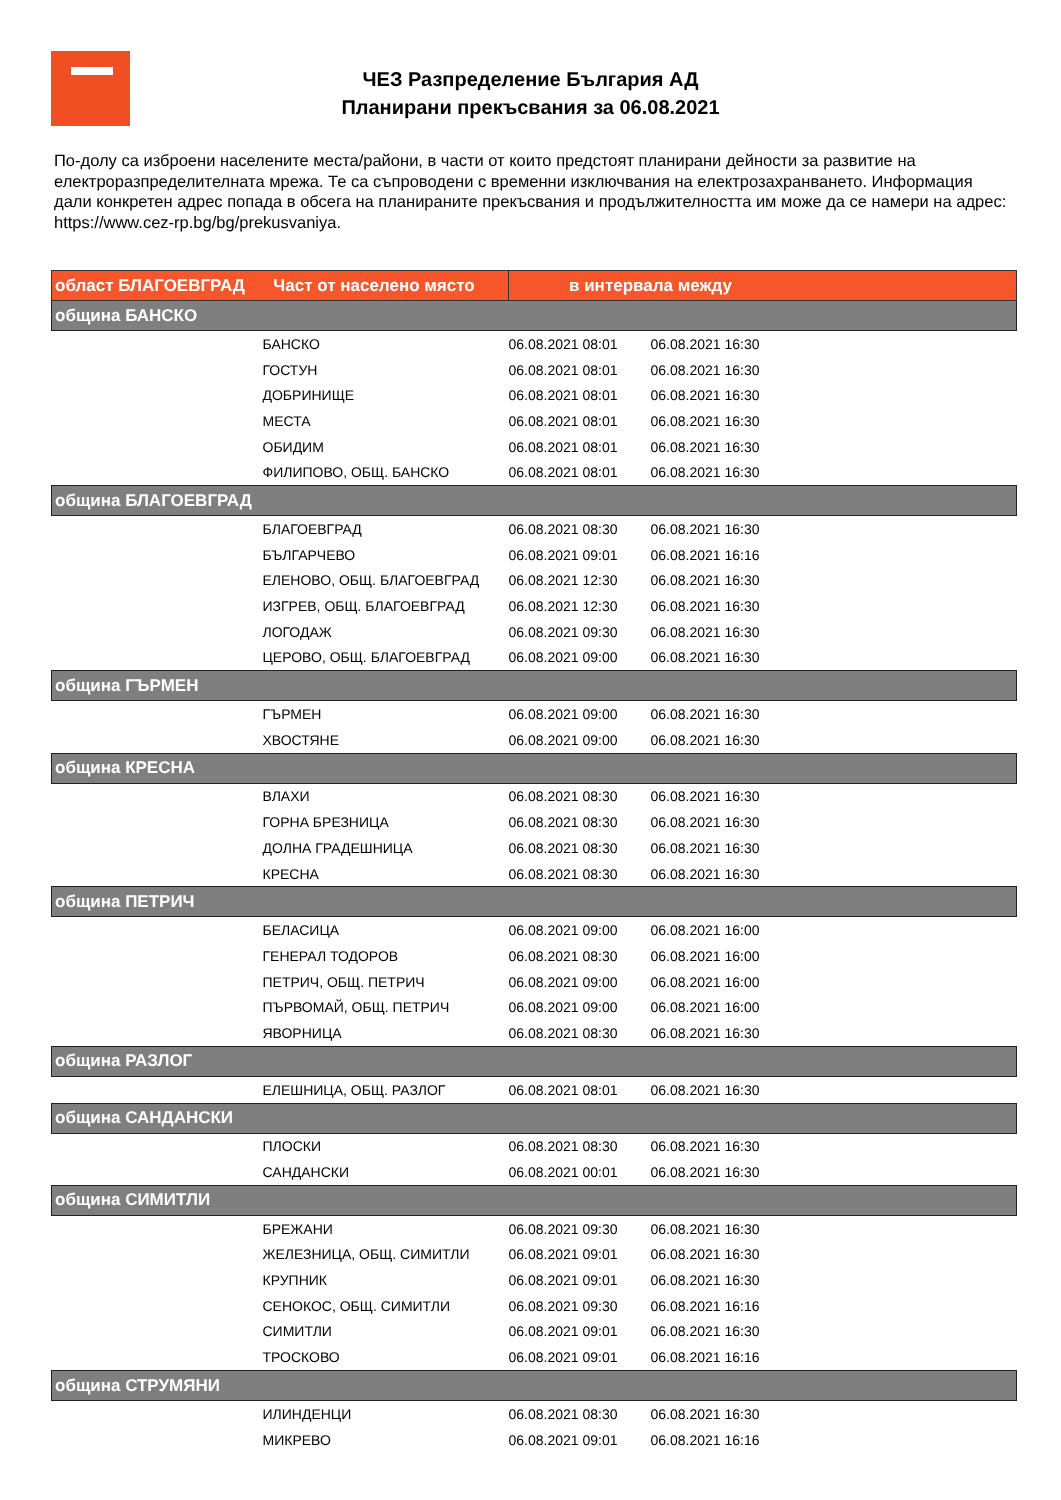ЧЕЗ Разпределение България АД
Планирани прекъсвания за 06.08.2021
По-долу са изброени населените места/райони, в части от които предстоят планирани дейности за развитие на електроразпределителната мрежа. Те са съпроводени с временни изключвания на електрозахранването. Информация дали конкретен адрес попада в обсега на планираните прекъсвания и продължителността им може да се намери на адрес: https://www.cez-rp.bg/bg/prekusvaniya.
| област БЛАГОЕВГРАД Част от населено място | в интервала между | |
| --- | --- | --- |
| община БАНСКО | | |
| БАНСКО | 06.08.2021 08:01 | 06.08.2021 16:30 |
| ГОСТУН | 06.08.2021 08:01 | 06.08.2021 16:30 |
| ДОБРИНИЩЕ | 06.08.2021 08:01 | 06.08.2021 16:30 |
| МЕСТА | 06.08.2021 08:01 | 06.08.2021 16:30 |
| ОБИДИМ | 06.08.2021 08:01 | 06.08.2021 16:30 |
| ФИЛИПОВО, ОБЩ. БАНСКО | 06.08.2021 08:01 | 06.08.2021 16:30 |
| община БЛАГОЕВГРАД | | |
| БЛАГОЕВГРАД | 06.08.2021 08:30 | 06.08.2021 16:30 |
| БЪЛГАРЧЕВО | 06.08.2021 09:01 | 06.08.2021 16:16 |
| ЕЛЕНОВО, ОБЩ. БЛАГОЕВГРАД | 06.08.2021 12:30 | 06.08.2021 16:30 |
| ИЗГРЕВ, ОБЩ. БЛАГОЕВГРАД | 06.08.2021 12:30 | 06.08.2021 16:30 |
| ЛОГОДАЖ | 06.08.2021 09:30 | 06.08.2021 16:30 |
| ЦЕРОВО, ОБЩ. БЛАГОЕВГРАД | 06.08.2021 09:00 | 06.08.2021 16:30 |
| община ГЪРМЕН | | |
| ГЪРМЕН | 06.08.2021 09:00 | 06.08.2021 16:30 |
| ХВОСТЯНЕ | 06.08.2021 09:00 | 06.08.2021 16:30 |
| община КРЕСНА | | |
| ВЛАХИ | 06.08.2021 08:30 | 06.08.2021 16:30 |
| ГОРНА БРЕЗНИЦА | 06.08.2021 08:30 | 06.08.2021 16:30 |
| ДОЛНА ГРАДЕШНИЦА | 06.08.2021 08:30 | 06.08.2021 16:30 |
| КРЕСНА | 06.08.2021 08:30 | 06.08.2021 16:30 |
| община ПЕТРИЧ | | |
| БЕЛАСИЦА | 06.08.2021 09:00 | 06.08.2021 16:00 |
| ГЕНЕРАЛ ТОДОРОВ | 06.08.2021 08:30 | 06.08.2021 16:00 |
| ПЕТРИЧ, ОБЩ. ПЕТРИЧ | 06.08.2021 09:00 | 06.08.2021 16:00 |
| ПЪРВОМАЙ, ОБЩ. ПЕТРИЧ | 06.08.2021 09:00 | 06.08.2021 16:00 |
| ЯВОРНИЦА | 06.08.2021 08:30 | 06.08.2021 16:30 |
| община РАЗЛОГ | | |
| ЕЛЕШНИЦА, ОБЩ. РАЗЛОГ | 06.08.2021 08:01 | 06.08.2021 16:30 |
| община САНДАНСКИ | | |
| ПЛОСКИ | 06.08.2021 08:30 | 06.08.2021 16:30 |
| САНДАНСКИ | 06.08.2021 00:01 | 06.08.2021 16:30 |
| община СИМИТЛИ | | |
| БРЕЖАНИ | 06.08.2021 09:30 | 06.08.2021 16:30 |
| ЖЕЛЕЗНИЦА, ОБЩ. СИМИТЛИ | 06.08.2021 09:01 | 06.08.2021 16:30 |
| КРУПНИК | 06.08.2021 09:01 | 06.08.2021 16:30 |
| СЕНОКОС, ОБЩ. СИМИТЛИ | 06.08.2021 09:30 | 06.08.2021 16:16 |
| СИМИТЛИ | 06.08.2021 09:01 | 06.08.2021 16:30 |
| ТРОСКОВО | 06.08.2021 09:01 | 06.08.2021 16:16 |
| община СТРУМЯНИ | | |
| ИЛИНДЕНЦИ | 06.08.2021 08:30 | 06.08.2021 16:30 |
| МИКРЕВО | 06.08.2021 09:01 | 06.08.2021 16:16 |